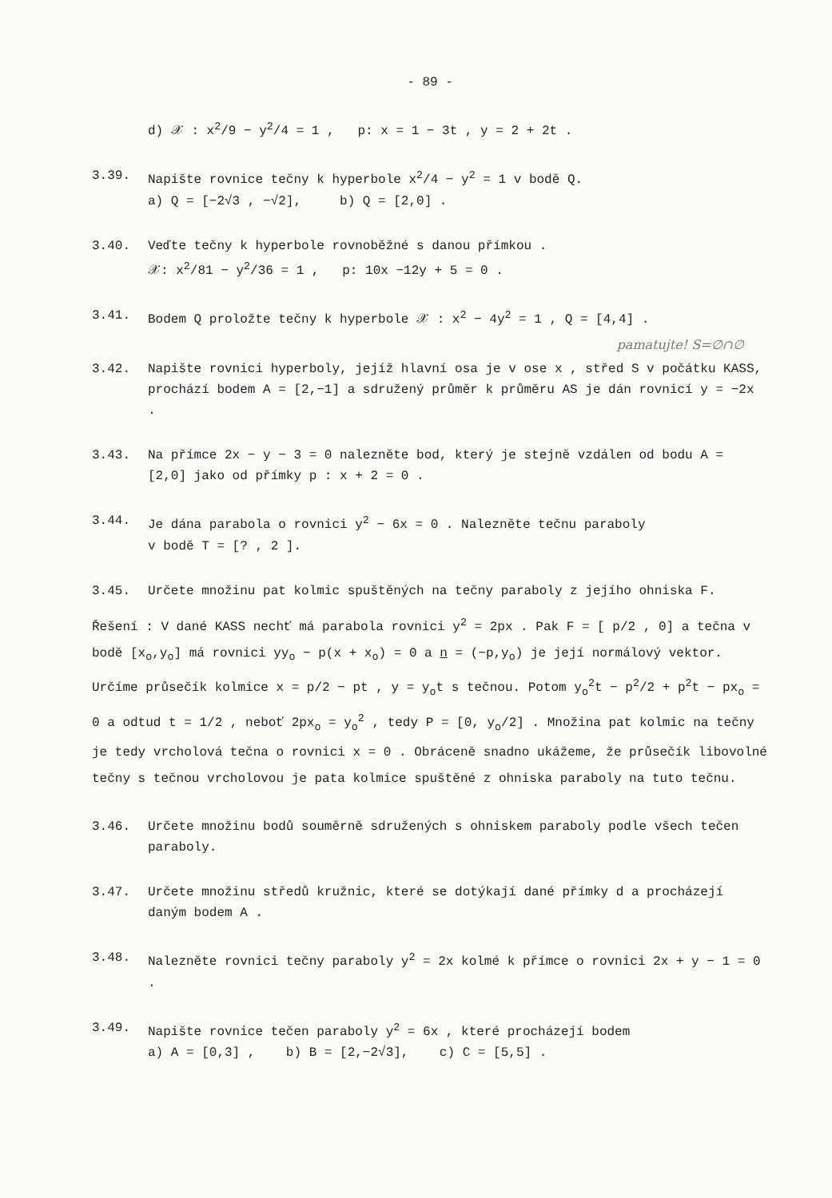- 89 -
d) 𝒳 : x<sup>2</sup>/9 − y<sup>2</sup>/4 = 1 , p: x = 1 − 3t , y = 2 + 2t .
3.39. Napište rovnice tečny k hyperbole x<sup>2</sup>/4 − y<sup>2</sup> = 1 v bodě Q.
a) Q = [−2√3 , −√2], b) Q = [2,0] .
3.40. Veďte tečny k hyperbole rovnoběžné s danou přímkou .
𝒳: x<sup>2</sup>/81 − y<sup>2</sup>/36 = 1 , p: 10x −12y + 5 = 0 .
3.41. Bodem Q proložte tečny k hyperbole 𝒳 : x<sup>2</sup> − 4y<sup>2</sup> = 1 , Q = [4,4] .
pamatujte! S=∅∩∅
3.42. Napište rovnici hyperboly, jejíž hlavní osa je v ose x , střed S v počátku KASS, prochází bodem A = [2,−1] a sdružený průměr k průměru AS je dán rovnicí y = −2x .
3.43. Na přímce 2x − y − 3 = 0 nalezněte bod, který je stejně vzdálen od bodu A = [2,0] jako od přímky p : x + 2 = 0 .
3.44. Je dána parabola o rovnici y<sup>2</sup> − 6x = 0 . Nalezněte tečnu paraboly
v bodě T = [? , 2 ].
3.45. Určete množinu pat kolmic spuštěných na tečny paraboly z jejího ohniska F.
Řešení : V dané KASS nechť má parabola rovnici y<sup>2</sup> = 2px . Pak F = [ p/2 , 0] a tečna v bodě [x<sub>o</sub>,y<sub>o</sub>] má rovnici yy<sub>o</sub> − p(x + x<sub>o</sub>) = 0 a n = (−p,y<sub>o</sub>) je její normálový vektor. Určíme průsečík kolmice x = p/2 − pt , y = y<sub>o</sub>t s tečnou. Potom y<sub>o</sub><sup>2</sup>t − p<sup>2</sup>/2 + p<sup>2</sup>t − px<sub>o</sub> = 0 a odtud t = 1/2 , neboť 2px<sub>o</sub> = y<sub>o</sub><sup>2</sup> , tedy P = [0, y<sub>o</sub>/2] . Množina pat kolmic na tečny je tedy vrcholová tečna o rovnici x = 0 . Obráceně snadno ukážeme, že průsečík libovolné tečny s tečnou vrcholovou je pata kolmice spuštěné z ohniska paraboly na tuto tečnu.
3.46. Určete množinu bodů souměrně sdružených s ohniskem paraboly podle všech tečen paraboly.
3.47. Určete množinu středů kružnic, které se dotýkají dané přímky d a procházejí daným bodem A .
3.48. Nalezněte rovnici tečny paraboly y<sup>2</sup> = 2x kolmé k přímce o rovnici 2x + y − 1 = 0 .
3.49. Napište rovnice tečen paraboly y<sup>2</sup> = 6x , které procházejí bodem
a) A = [0,3] , b) B = [2,−2√3], c) C = [5,5] .